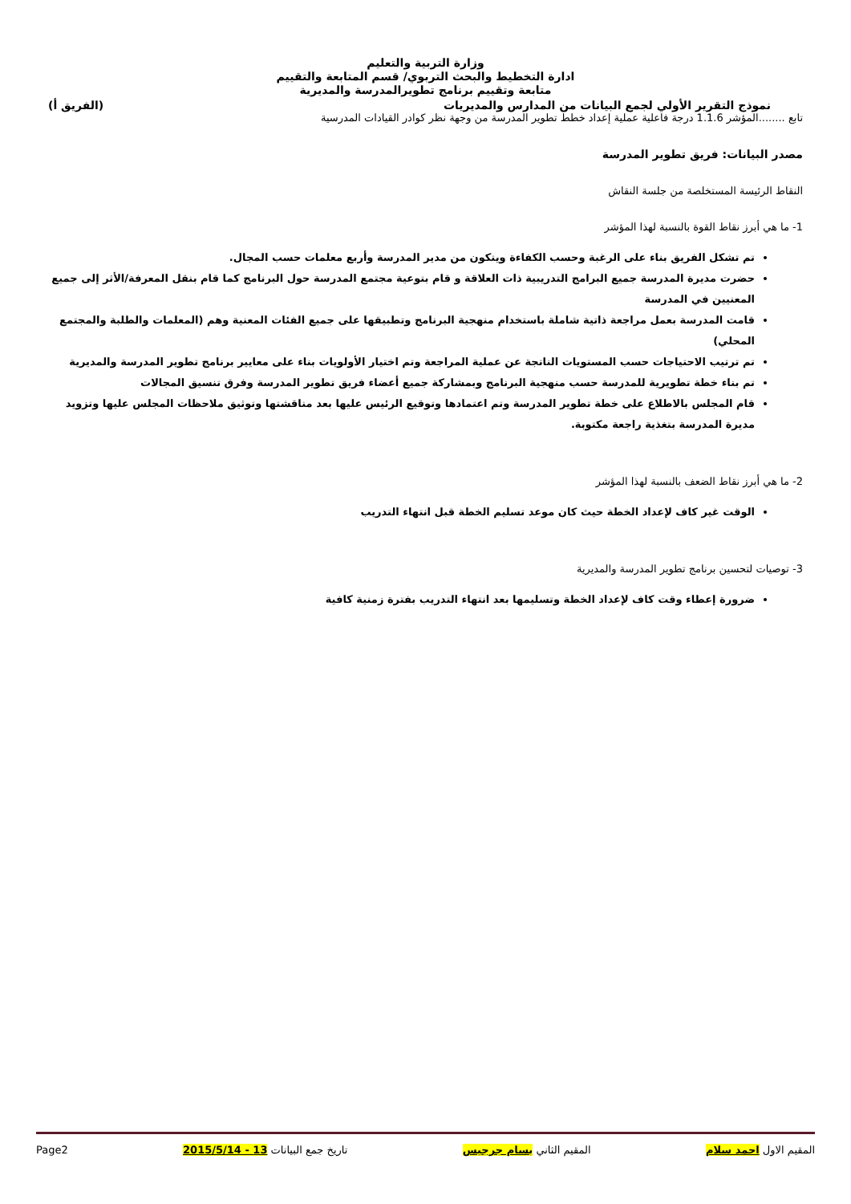وزارة التربية والتعليم
ادارة التخطيط والبحث التربوي/ قسم المتابعة والتقييم
متابعة وتقييم برنامج تطويرالمدرسة والمديرية
نموذج التقرير الأولي لجمع البيانات من المدارس والمديريات (الفريق أ)
تابع ........المؤشر 1.1.6 درجة فاعلية عملية إعداد خطط تطوير المدرسة من وجهة نظر كوادر القيادات المدرسية
مصدر البيانات: فريق تطوير المدرسة
النقاط الرئيسة المستخلصة من جلسة النقاش
1- ما هي أبرز نقاط القوة بالنسبة لهذا المؤشر
تم تشكل الفريق بناء على الرغبة وحسب الكفاءة ويتكون من مدير المدرسة وأربع معلمات حسب المجال.
حضرت مديرة المدرسة جميع البرامج التدريبية ذات العلاقة و قام بتوعية مجتمع المدرسة حول البرنامج كما قام بنقل المعرفة/الأثر إلى جميع المعنيين في المدرسة
قامت المدرسة بعمل مراجعة ذاتية شاملة باستخدام منهجية البرنامج وتطبيقها على جميع الفئات المعنية وهم (المعلمات والطلبة والمجتمع المحلي)
تم ترتيب الاحتياجات حسب المستويات الناتجة عن عملية المراجعة وتم اختيار الأولويات بناء على معايير برنامج تطوير المدرسة والمديرية
تم بناء خطة تطويرية للمدرسة حسب منهجية البرنامج وبمشاركة جميع أعضاء فريق تطوير المدرسة وفرق تنسيق المجالات
قام المجلس بالاطلاع على خطة تطوير المدرسة وتم اعتمادها وتوقيع الرئيس عليها بعد مناقشتها وتوثيق ملاحظات المجلس عليها وتزويد مديرة المدرسة بتغذية راجعة مكتوبة.
2- ما هي أبرز نقاط الضعف بالنسبة لهذا المؤشر
الوقت غير كاف لإعداد الخطة حيث كان موعد تسليم الخطة قبل انتهاء التدريب
3- توصيات لتحسين برنامج تطوير المدرسة والمديرية
ضرورة إعطاء وقت كاف لإعداد الخطة وتسليمها بعد انتهاء التدريب بفترة زمنية كافية
المقيم الاول احمد سلام المقيم الثاني بسام جرجيس تاريخ جمع البيانات 13 - 2015/5/14 Page2